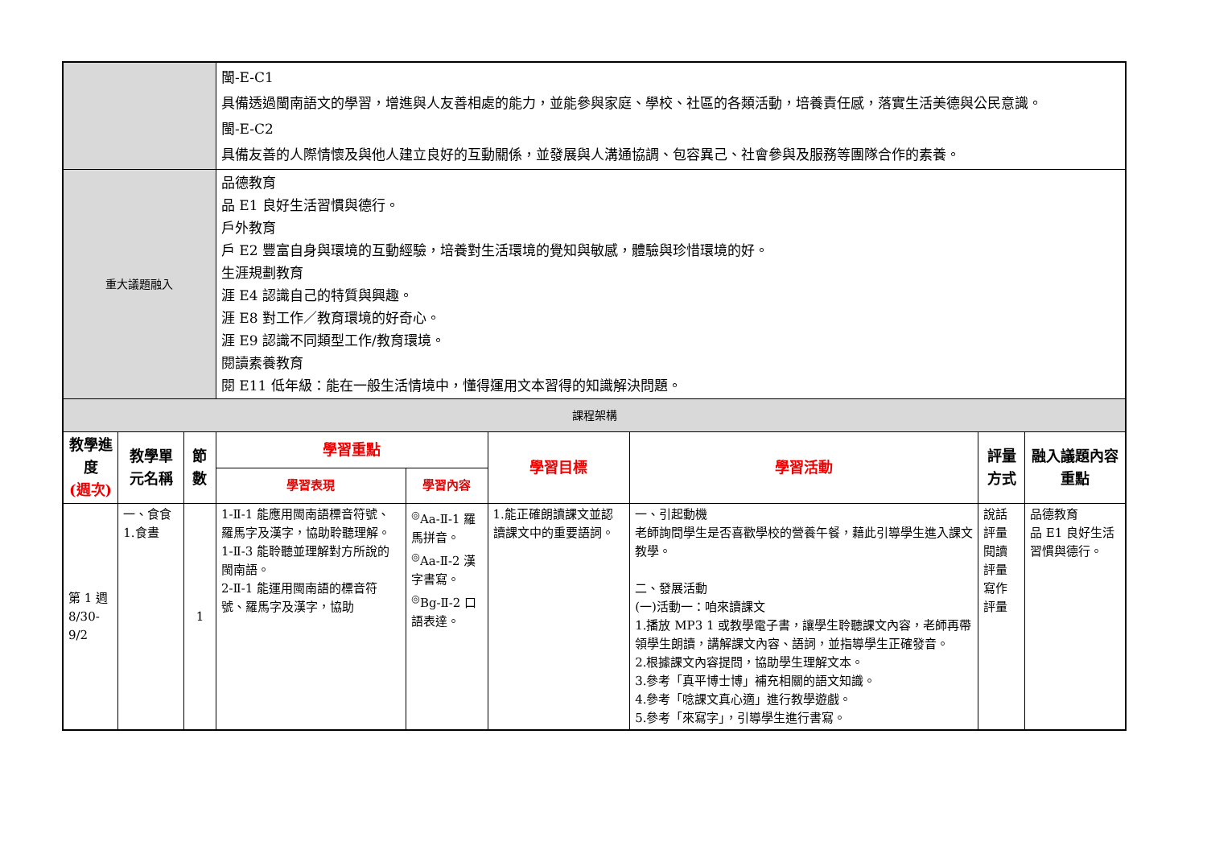| | | | 閩-E-C1 具備透過閩南語文的學習，增進與人友善相處的能力，並能參與家庭、學校、社區的各類活動，培養責任感，落實生活美德與公民意識。 閩-E-C2 具備友善的人際情懷及與他人建立良好的互動關係，並發展與人溝通協調、包容異己、社會參與及服務等團隊合作的素養。 | | | | | |
| 重大議題融入 | | | 品德教育 品 E1 良好生活習慣與德行。 戶外教育 戶 E2 豐富自身與環境的互動經驗，培養對生活環境的覺知與敏感，體驗與珍惜環境的好。 生涯規劃教育 涯 E4 認識自己的特質與興趣。 涯 E8 對工作／教育環境的好奇心。 涯 E9 認識不同類型工作/教育環境。 閱讀素養教育 閱 E11 低年級：能在一般生活情境中，懂得運用文本習得的知識解決問題。 | | | | | |
| 課程架構 | | | | | | | | |
| 教學進度 (週次) | 教學單元名稱 | 節數 | 學習重點 | | 學習目標 | 學習活動 | 評量方式 | 融入議題內容重點 |
| | | | 學習表現 | 學習內容 | | | | |
| 第 1 週 8/30-9/2 | 一、食食 1.食晝 | 1 | 1-Ⅱ-1 能應用閩南語標音符號、羅馬字及漢字，協助聆聽理解。 1-Ⅱ-3 能聆聽並理解對方所說的閩南語。 2-Ⅱ-1 能運用閩南語的標音符號、羅馬字及漢字，協助 | <sup>◎</sup>Aa-Ⅱ-1 羅馬拼音。 <sup>◎</sup>Aa-Ⅱ-2 漢字書寫。 <sup>◎</sup>Bg-Ⅱ-2 口語表達。 | 1.能正確朗讀課文並認讀課文中的重要語詞。 | 一、引起動機 老師詢問學生是否喜歡學校的營養午餐，藉此引導學生進入課文教學。 二、發展活動 (一)活動一：咱來讀課文 1.播放 MP3 1 或教學電子書，讓學生聆聽課文內容，老師再帶領學生朗讀，講解課文內容、語詞，並指導學生正確發音。 2.根據課文內容提問，協助學生理解文本。 3.參考「真平博士博」補充相關的語文知識。 4.參考「唸課文真心適」進行教學遊戲。 5.參考「來寫字」，引導學生進行書寫。 | 說話評量 閱讀評量 寫作評量 | 品德教育 品 E1 良好生活習慣與德行。 |